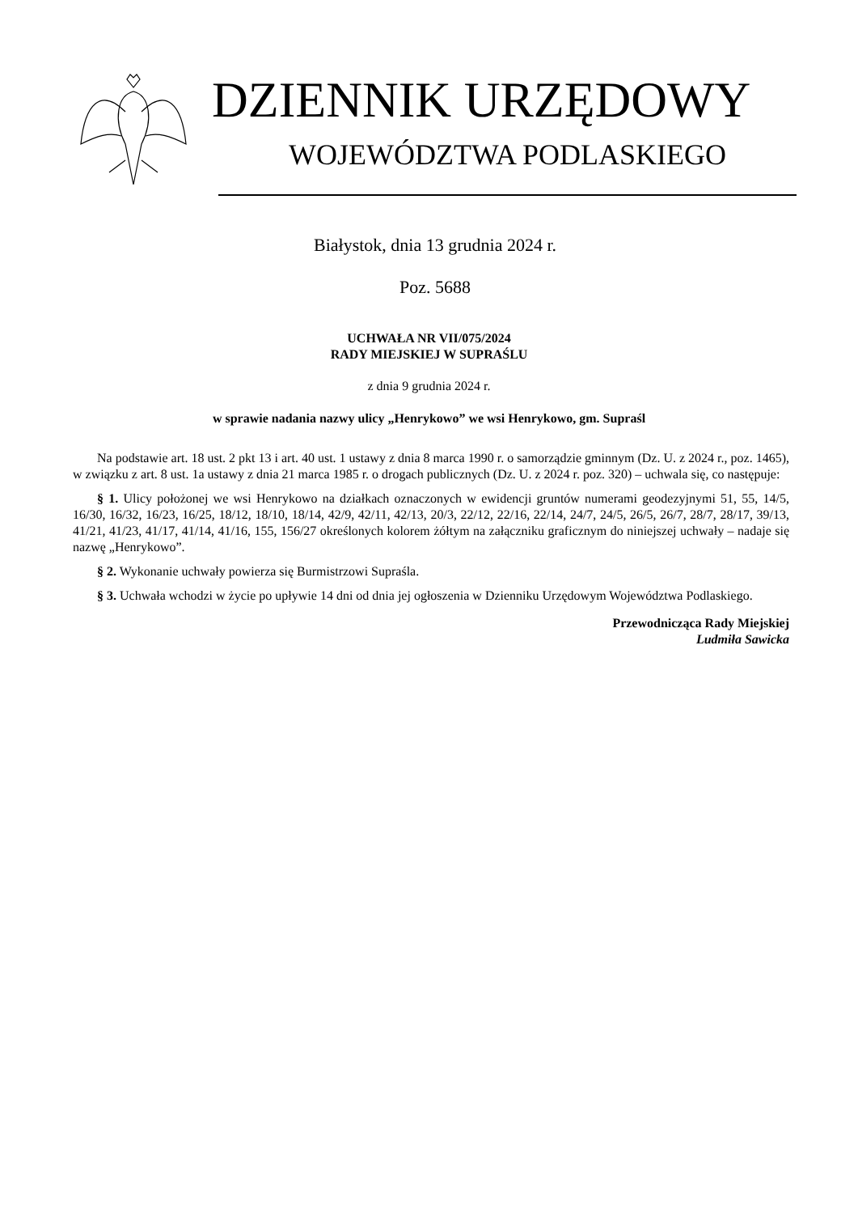DZIENNIK URZĘDOWY
WOJEWÓDZTWA PODLASKIEGO
Białystok, dnia 13 grudnia 2024 r.
Poz. 5688
UCHWAŁA NR VII/075/2024
RADY MIEJSKIEJ W SUPRAŚLU
z dnia 9 grudnia 2024 r.
w sprawie nadania nazwy ulicy „Henrykowo” we wsi Henrykowo, gm. Supraśl
Na podstawie art. 18 ust. 2 pkt 13 i art. 40 ust. 1 ustawy z dnia 8 marca 1990 r. o samorządzie gminnym (Dz. U. z 2024 r., poz. 1465), w związku z art. 8 ust. 1a ustawy z dnia 21 marca 1985 r. o drogach publicznych (Dz. U. z 2024 r. poz. 320) – uchwala się, co następuje:
§ 1. Ulicy położonej we wsi Henrykowo na działkach oznaczonych w ewidencji gruntów numerami geodezyjnymi 51, 55, 14/5, 16/30, 16/32, 16/23, 16/25, 18/12, 18/10, 18/14, 42/9, 42/11, 42/13, 20/3, 22/12, 22/16, 22/14, 24/7, 24/5, 26/5, 26/7, 28/7, 28/17, 39/13, 41/21, 41/23, 41/17, 41/14, 41/16, 155, 156/27 określonych kolorem żółtym na załączniku graficznym do niniejszej uchwały – nadaje się nazwę „Henrykowo”.
§ 2. Wykonanie uchwały powierza się Burmistrzowi Supraśla.
§ 3. Uchwała wchodzi w życie po upływie 14 dni od dnia jej ogłoszenia w Dzienniku Urzędowym Województwa Podlaskiego.
Przewodnicząca Rady Miejskiej
Ludmiła Sawicka